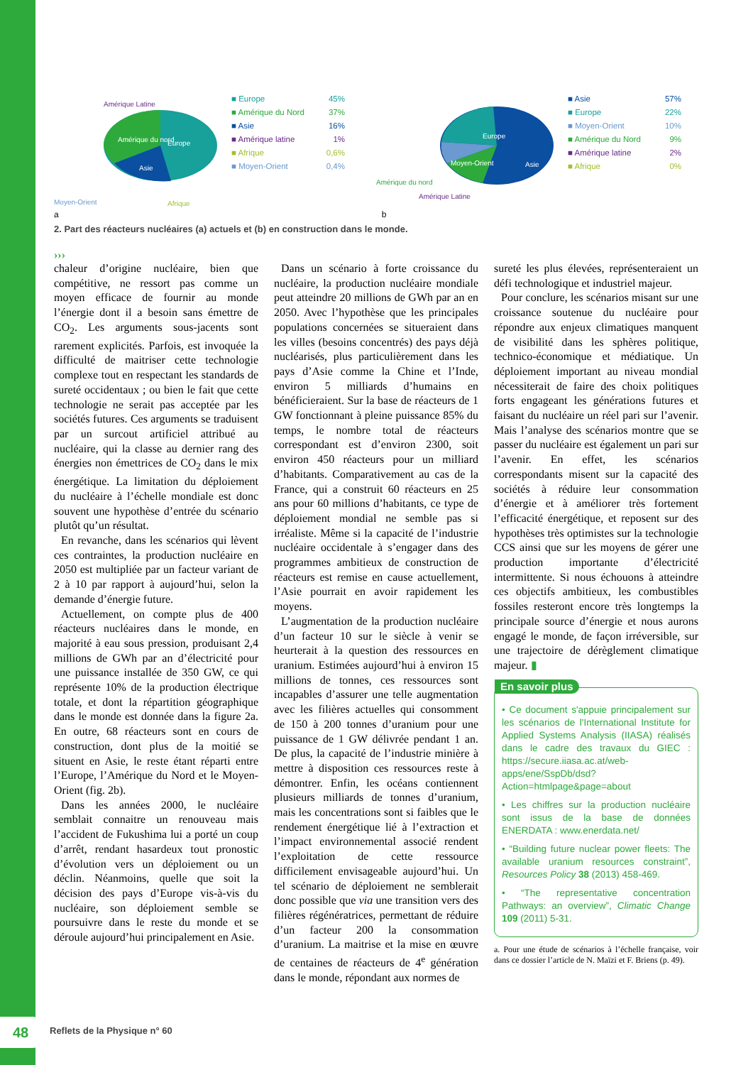Amérique Latine
Amérique du nord
Europe
Asie
Moyen-Orient
Afrique
■ Europe 45%
■ Amérique du Nord 37%
■ Asie 16%
■ Amérique latine 1%
■ Afrique 0,6%
■ Moyen-Orient 0,4%
Europe
Moyen-Orient
Asie
Amérique du nord
Amérique Latine
■ Asie 57%
■ Europe 22%
■ Moyen-Orient 10%
■ Amérique du Nord 9%
■ Amérique latine 2%
■ Afrique 0%
a b
2. Part des réacteurs nucléaires (a) actuels et (b) en construction dans le monde.
›››
chaleur d’origine nucléaire, bien que compétitive, ne ressort pas comme un moyen efficace de fournir au monde l’énergie dont il a besoin sans émettre de CO<sub>2</sub>. Les arguments sous-jacents sont rarement explicités. Parfois, est invoquée la difficulté de maitriser cette technologie complexe tout en respectant les standards de sureté occidentaux ; ou bien le fait que cette technologie ne serait pas acceptée par les sociétés futures. Ces arguments se traduisent par un surcout artificiel attribué au nucléaire, qui la classe au dernier rang des énergies non émettrices de CO<sub>2</sub> dans le mix énergétique. La limitation du déploiement du nucléaire à l’échelle mondiale est donc souvent une hypothèse d’entrée du scénario plutôt qu’un résultat.
En revanche, dans les scénarios qui lèvent ces contraintes, la production nucléaire en 2050 est multipliée par un facteur variant de 2 à 10 par rapport à aujourd’hui, selon la demande d’énergie future.
Actuellement, on compte plus de 400 réacteurs nucléaires dans le monde, en majorité à eau sous pression, produisant 2,4 millions de GWh par an d’électricité pour une puissance installée de 350 GW, ce qui représente 10% de la production électrique totale, et dont la répartition géographique dans le monde est donnée dans la figure 2a. En outre, 68 réacteurs sont en cours de construction, dont plus de la moitié se situent en Asie, le reste étant réparti entre l’Europe, l’Amérique du Nord et le Moyen-Orient (fig. 2b).
Dans les années 2000, le nucléaire semblait connaitre un renouveau mais l’accident de Fukushima lui a porté un coup d’arrêt, rendant hasardeux tout pronostic d’évolution vers un déploiement ou un déclin. Néanmoins, quelle que soit la décision des pays d’Europe vis-à-vis du nucléaire, son déploiement semble se poursuivre dans le reste du monde et se déroule aujourd’hui principalement en Asie.
Dans un scénario à forte croissance du nucléaire, la production nucléaire mondiale peut atteindre 20 millions de GWh par an en 2050. Avec l’hypothèse que les principales populations concernées se situeraient dans les villes (besoins concentrés) des pays déjà nucléarisés, plus particulièrement dans les pays d’Asie comme la Chine et l’Inde, environ 5 milliards d’humains en bénéficieraient. Sur la base de réacteurs de 1 GW fonctionnant à pleine puissance 85% du temps, le nombre total de réacteurs correspondant est d’environ 2300, soit environ 450 réacteurs pour un milliard d’habitants. Comparativement au cas de la France, qui a construit 60 réacteurs en 25 ans pour 60 millions d’habitants, ce type de déploiement mondial ne semble pas si irréaliste. Même si la capacité de l’industrie nucléaire occidentale à s’engager dans des programmes ambitieux de construction de réacteurs est remise en cause actuellement, l’Asie pourrait en avoir rapidement les moyens.
L’augmentation de la production nucléaire d’un facteur 10 sur le siècle à venir se heurterait à la question des ressources en uranium. Estimées aujourd’hui à environ 15 millions de tonnes, ces ressources sont incapables d’assurer une telle augmentation avec les filières actuelles qui consomment de 150 à 200 tonnes d’uranium pour une puissance de 1 GW délivrée pendant 1 an. De plus, la capacité de l’industrie minière à mettre à disposition ces ressources reste à démontrer. Enfin, les océans contiennent plusieurs milliards de tonnes d’uranium, mais les concentrations sont si faibles que le rendement énergétique lié à l’extraction et l’impact environnemental associé rendent l’exploitation de cette ressource difficilement envisageable aujourd’hui. Un tel scénario de déploiement ne semblerait donc possible que via une transition vers des filières régénératrices, permettant de réduire d’un facteur 200 la consommation d’uranium. La maitrise et la mise en œuvre de centaines de réacteurs de 4<sup>e</sup> génération dans le monde, répondant aux normes de
sureté les plus élevées, représenteraient un défi technologique et industriel majeur.
Pour conclure, les scénarios misant sur une croissance soutenue du nucléaire pour répondre aux enjeux climatiques manquent de visibilité dans les sphères politique, technico-économique et médiatique. Un déploiement important au niveau mondial nécessiterait de faire des choix politiques forts engageant les générations futures et faisant du nucléaire un réel pari sur l’avenir. Mais l’analyse des scénarios montre que se passer du nucléaire est également un pari sur l’avenir. En effet, les scénarios correspondants misent sur la capacité des sociétés à réduire leur consommation d’énergie et à améliorer très fortement l’efficacité énergétique, et reposent sur des hypothèses très optimistes sur la technologie CCS ainsi que sur les moyens de gérer une production importante d’électricité intermittente. Si nous échouons à atteindre ces objectifs ambitieux, les combustibles fossiles resteront encore très longtemps la principale source d’énergie et nous aurons engagé le monde, de façon irréversible, sur une trajectoire de dérèglement climatique majeur. ▮
En savoir plus
• Ce document s'appuie principalement sur les scénarios de l'International Institute for Applied Systems Analysis (IIASA) réalisés dans le cadre des travaux du GIEC : https://secure.iiasa.ac.at/web-apps/ene/SspDb/dsd?Action=htmlpage&page=about
• Les chiffres sur la production nucléaire sont issus de la base de données ENERDATA : www.enerdata.net/
• “Building future nuclear power fleets: The available uranium resources constraint”, Resources Policy 38 (2013) 458-469.
• “The representative concentration Pathways: an overview”, Climatic Change 109 (2011) 5-31.
a. Pour une étude de scénarios à l’échelle française, voir dans ce dossier l’article de N. Maïzi et F. Briens (p. 49).
48 Reflets de la Physique n° 60